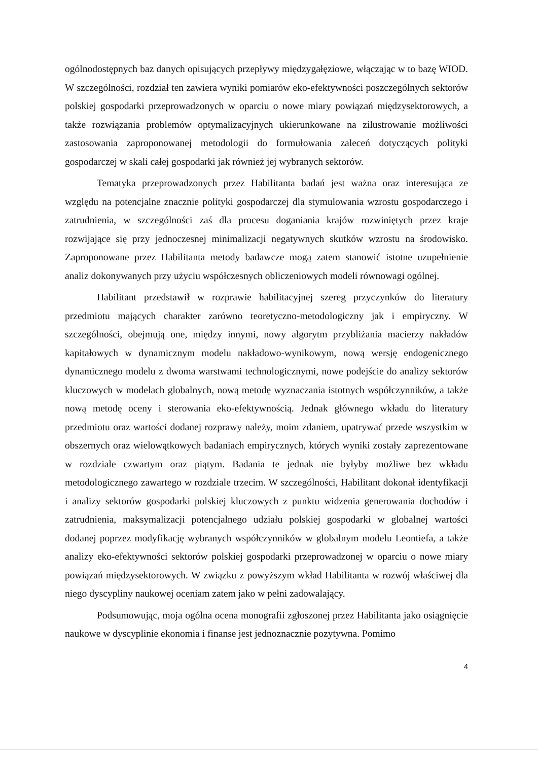ogólnodostępnych baz danych opisujących przepływy międzygałęziowe, włączając w to bazę WIOD. W szczególności, rozdział ten zawiera wyniki pomiarów eko-efektywności poszczególnych sektorów polskiej gospodarki przeprowadzonych w oparciu o nowe miary powiązań międzysektorowych, a także rozwiązania problemów optymalizacyjnych ukierunkowane na zilustrowanie możliwości zastosowania zaproponowanej metodologii do formułowania zaleceń dotyczących polityki gospodarczej w skali całej gospodarki jak również jej wybranych sektorów.
Tematyka przeprowadzonych przez Habilitanta badań jest ważna oraz interesująca ze względu na potencjalne znacznie polityki gospodarczej dla stymulowania wzrostu gospodarczego i zatrudnienia, w szczególności zaś dla procesu doganiania krajów rozwiniętych przez kraje rozwijające się przy jednoczesnej minimalizacji negatywnych skutków wzrostu na środowisko. Zaproponowane przez Habilitanta metody badawcze mogą zatem stanowić istotne uzupełnienie analiz dokonywanych przy użyciu współczesnych obliczeniowych modeli równowagi ogólnej.
Habilitant przedstawił w rozprawie habilitacyjnej szereg przyczynków do literatury przedmiotu mających charakter zarówno teoretyczno-metodologiczny jak i empiryczny. W szczególności, obejmują one, między innymi, nowy algorytm przybliżania macierzy nakładów kapitałowych w dynamicznym modelu nakładowo-wynikowym, nową wersję endogenicznego dynamicznego modelu z dwoma warstwami technologicznymi, nowe podejście do analizy sektorów kluczowych w modelach globalnych, nową metodę wyznaczania istotnych współczynników, a także nową metodę oceny i sterowania eko-efektywnością. Jednak głównego wkładu do literatury przedmiotu oraz wartości dodanej rozprawy należy, moim zdaniem, upatrywać przede wszystkim w obszernych oraz wielowątkowych badaniach empirycznych, których wyniki zostały zaprezentowane w rozdziale czwartym oraz piątym. Badania te jednak nie byłyby możliwe bez wkładu metodologicznego zawartego w rozdziale trzecim. W szczególności, Habilitant dokonał identyfikacji i analizy sektorów gospodarki polskiej kluczowych z punktu widzenia generowania dochodów i zatrudnienia, maksymalizacji potencjalnego udziału polskiej gospodarki w globalnej wartości dodanej poprzez modyfikację wybranych współczynników w globalnym modelu Leontiefa, a także analizy eko-efektywności sektorów polskiej gospodarki przeprowadzonej w oparciu o nowe miary powiązań międzysektorowych. W związku z powyższym wkład Habilitanta w rozwój właściwej dla niego dyscypliny naukowej oceniam zatem jako w pełni zadowalający.
Podsumowując, moja ogólna ocena monografii zgłoszonej przez Habilitanta jako osiągnięcie naukowe w dyscyplinie ekonomia i finanse jest jednoznacznie pozytywna. Pomimo
4